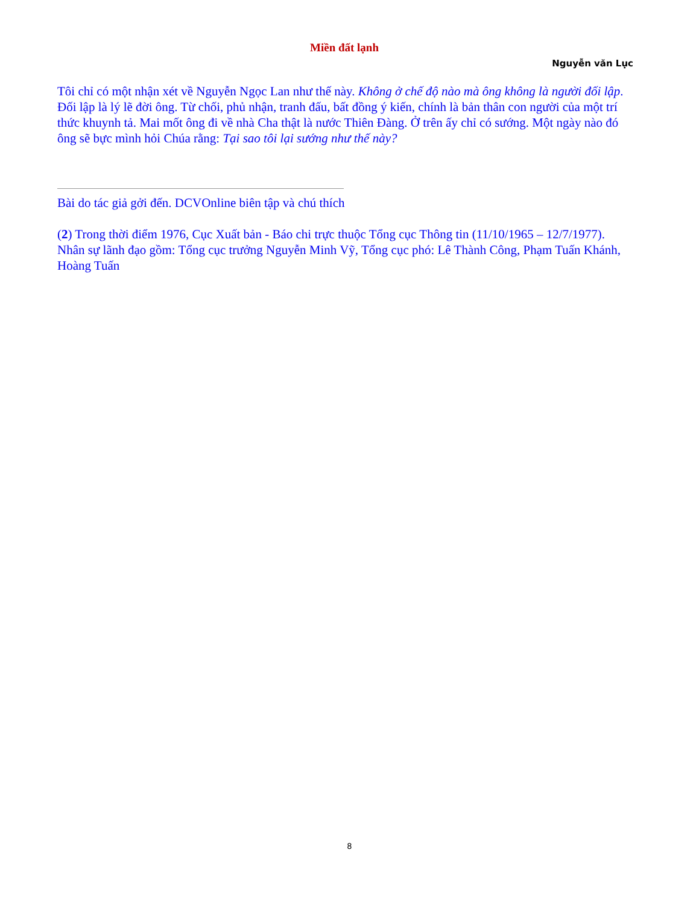Miền đất lạnh
Nguyễn văn Lục
Tôi chỉ có một nhận xét về Nguyễn Ngọc Lan như thế này. Không ở chế độ nào mà ông không là người đối lập. Đối lập là lý lẽ đời ông. Từ chối, phủ nhận, tranh đấu, bất đồng ý kiến, chính là bản thân con người của một trí thức khuynh tả. Mai mốt ông đi về nhà Cha thật là nước Thiên Đàng. Ở trên ấy chỉ có sướng. Một ngày nào đó ông sẽ bực mình hỏi Chúa rằng: Tại sao tôi lại sướng như thế này?
Bài do tác giả gởi đến. DCVOnline biên tập và chú thích
(2) Trong thời điểm 1976, Cục Xuất bản - Báo chi trực thuộc Tổng cục Thông tin (11/10/1965 – 12/7/1977). Nhân sự lãnh đạo gồm: Tổng cục trưởng Nguyễn Minh Vỹ, Tổng cục phó: Lê Thành Công, Phạm Tuấn Khánh, Hoàng Tuấn
8